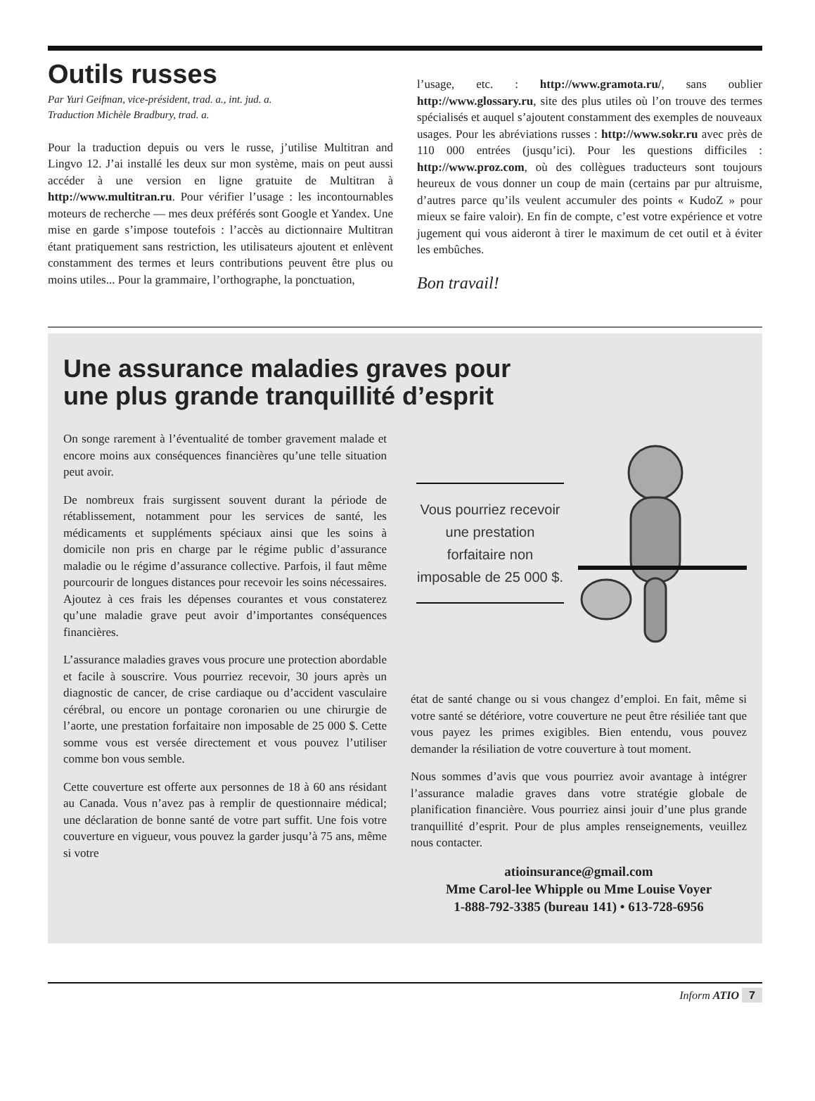Outils russes
Par Yuri Geifman, vice-président, trad. a., int. jud. a.
Traduction Michèle Bradbury, trad. a.
Pour la traduction depuis ou vers le russe, j’utilise Multitran and Lingvo 12. J’ai installé les deux sur mon système, mais on peut aussi accéder à une version en ligne gratuite de Multitran à http://www.multitran.ru. Pour vérifier l’usage : les incontournables moteurs de recherche — mes deux préférés sont Google et Yandex. Une mise en garde s’impose toutefois : l’accès au dictionnaire Multitran étant pratiquement sans restriction, les utilisateurs ajoutent et enlèvent constamment des termes et leurs contributions peuvent être plus ou moins utiles... Pour la grammaire, l’orthographe, la ponctuation,
l’usage, etc. : http://www.gramota.ru/, sans oublier http://www.glossary.ru, site des plus utiles où l’on trouve des termes spécialisés et auquel s’ajoutent constamment des exemples de nouveaux usages. Pour les abréviations russes : http://www.sokr.ru avec près de 110 000 entrées (jusqu’ici). Pour les questions difficiles : http://www.proz.com, où des collègues traducteurs sont toujours heureux de vous donner un coup de main (certains par pur altruisme, d’autres parce qu’ils veulent accumuler des points « KudoZ » pour mieux se faire valoir). En fin de compte, c’est votre expérience et votre jugement qui vous aideront à tirer le maximum de cet outil et à éviter les embûches.
Bon travail!
Une assurance maladies graves pour
une plus grande tranquillité d’esprit
On songe rarement à l’éventualité de tomber gravement malade et encore moins aux conséquences financières qu’une telle situation peut avoir.
De nombreux frais surgissent souvent durant la période de rétablissement, notamment pour les services de santé, les médicaments et suppléments spéciaux ainsi que les soins à domicile non pris en charge par le régime public d’assurance maladie ou le régime d’assurance collective. Parfois, il faut même pourcourir de longues distances pour recevoir les soins nécessaires. Ajoutez à ces frais les dépenses courantes et vous constaterez qu’une maladie grave peut avoir d’importantes conséquences financières.
L’assurance maladies graves vous procure une protection abordable et facile à souscrire. Vous pourriez recevoir, 30 jours après un diagnostic de cancer, de crise cardiaque ou d’accident vasculaire cérébral, ou encore un pontage coronarien ou une chirurgie de l’aorte, une prestation forfaitaire non imposable de 25 000 $. Cette somme vous est versée directement et vous pouvez l’utiliser comme bon vous semble.
Cette couverture est offerte aux personnes de 18 à 60 ans résidant au Canada. Vous n’avez pas à remplir de questionnaire médical; une déclaration de bonne santé de votre part suffit. Une fois votre couverture en vigueur, vous pouvez la garder jusqu’à 75 ans, même si votre
Vous pourriez recevoir une prestation forfaitaire non imposable de 25 000 $.
état de santé change ou si vous changez d’emploi. En fait, même si votre santé se détériore, votre couverture ne peut être résiliée tant que vous payez les primes exigibles. Bien entendu, vous pouvez demander la résiliation de votre couverture à tout moment.
Nous sommes d’avis que vous pourriez avoir avantage à intégrer l’assurance maladie graves dans votre stratégie globale de planification financière. Vous pourriez ainsi jouir d’une plus grande tranquillité d’esprit. Pour de plus amples renseignements, veuillez nous contacter.
atioinsurance@gmail.com
Mme Carol-lee Whipple ou Mme Louise Voyer
1-888-792-3385 (bureau 141) • 613-728-6956
Inform ATIO 7